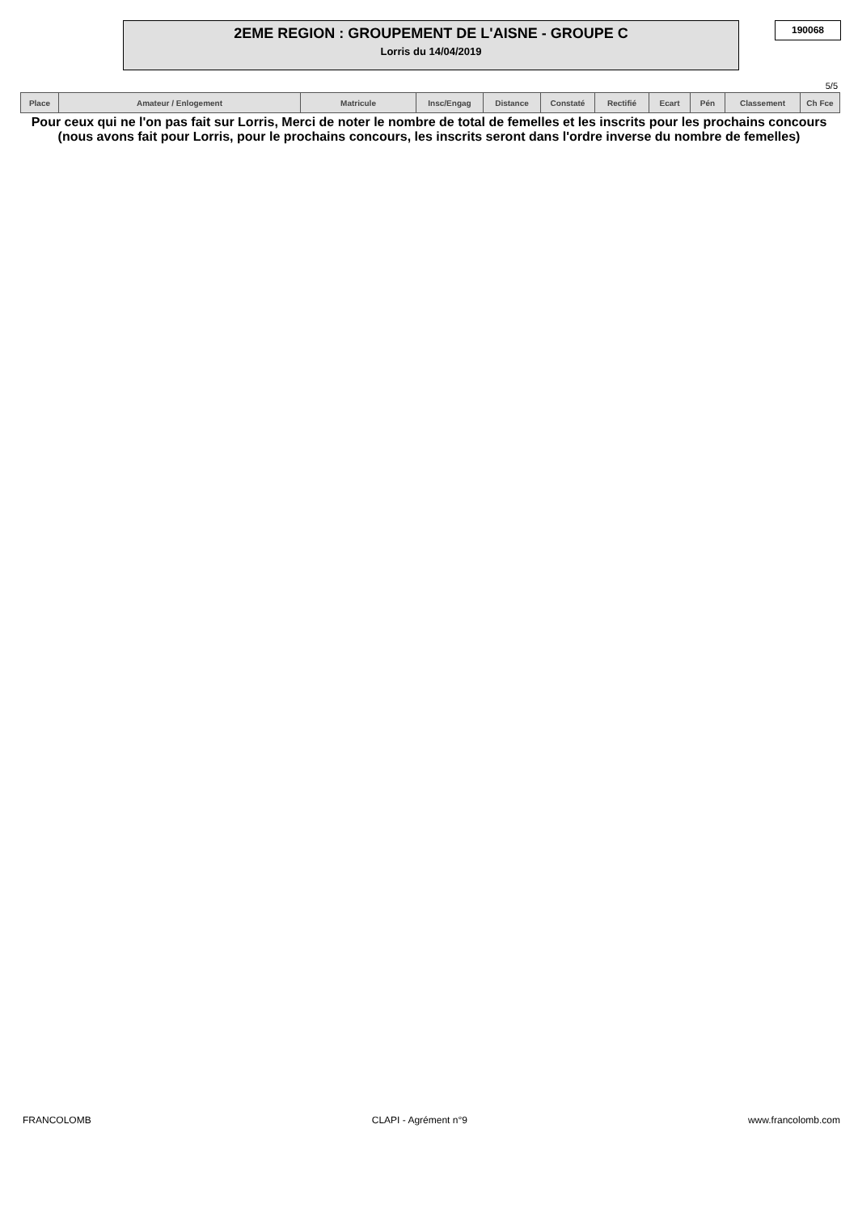2EME REGION : GROUPEMENT DE L'AISNE - GROUPE C
Lorris du 14/04/2019
190068
5/5
| Place | Amateur / Enlogement | Matricule | Insc/Engag | Distance | Constaté | Rectifié | Ecart | Pén | Classement | Ch Fce |
| --- | --- | --- | --- | --- | --- | --- | --- | --- | --- | --- |
Pour ceux qui ne l'on pas fait sur Lorris, Merci de noter le nombre de total de femelles et les inscrits pour les prochains concours (nous avons fait pour Lorris, pour le prochains concours, les inscrits seront dans l'ordre inverse du nombre de femelles)
FRANCOLOMB CLAPI - Agrément n°9 www.francolomb.com